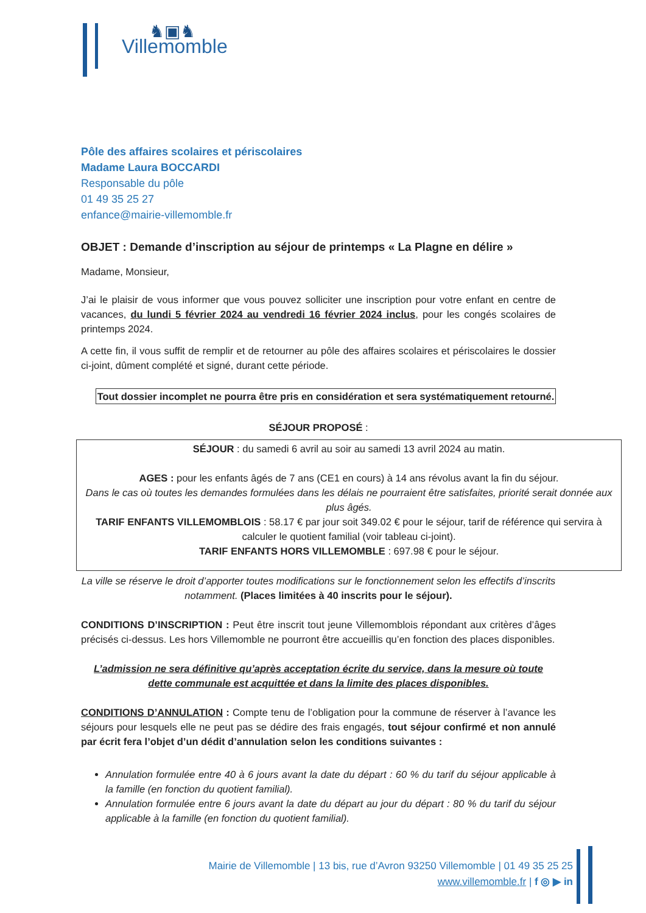♞▣♞
Villemomble
Pôle des affaires scolaires et périscolaires
Madame Laura BOCCARDI
Responsable du pôle
01 49 35 25 27
enfance@mairie-villemomble.fr
OBJET : Demande d’inscription au séjour de printemps « La Plagne en délire »
Madame, Monsieur,
J’ai le plaisir de vous informer que vous pouvez solliciter une inscription pour votre enfant en centre de vacances, du lundi 5 février 2024 au vendredi 16 février 2024 inclus, pour les congés scolaires de printemps 2024.
A cette fin, il vous suffit de remplir et de retourner au pôle des affaires scolaires et périscolaires le dossier ci-joint, dûment complété et signé, durant cette période.
Tout dossier incomplet ne pourra être pris en considération et sera systématiquement retourné.
SÉJOUR PROPOSÉ :
SÉJOUR : du samedi 6 avril au soir au samedi 13 avril 2024 au matin.
AGES : pour les enfants âgés de 7 ans (CE1 en cours) à 14 ans révolus avant la fin du séjour.
Dans le cas où toutes les demandes formulées dans les délais ne pourraient être satisfaites, priorité serait donnée aux plus âgés.
TARIF ENFANTS VILLEMOMBLOIS : 58.17 € par jour soit 349.02 € pour le séjour, tarif de référence qui servira à calculer le quotient familial (voir tableau ci-joint).
TARIF ENFANTS HORS VILLEMOMBLE : 697.98 € pour le séjour.
La ville se réserve le droit d’apporter toutes modifications sur le fonctionnement selon les effectifs d’inscrits notamment. (Places limitées à 40 inscrits pour le séjour).
CONDITIONS D’INSCRIPTION : Peut être inscrit tout jeune Villemomblois répondant aux critères d’âges précisés ci-dessus. Les hors Villemomble ne pourront être accueillis qu’en fonction des places disponibles.
L’admission ne sera définitive qu’après acceptation écrite du service, dans la mesure où toute dette communale est acquittée et dans la limite des places disponibles.
CONDITIONS D’ANNULATION : Compte tenu de l’obligation pour la commune de réserver à l’avance les séjours pour lesquels elle ne peut pas se dédire des frais engagés, tout séjour confirmé et non annulé par écrit fera l’objet d’un dédit d’annulation selon les conditions suivantes :
Annulation formulée entre 40 à 6 jours avant la date du départ : 60 % du tarif du séjour applicable à la famille (en fonction du quotient familial).
Annulation formulée entre 6 jours avant la date du départ au jour du départ : 80 % du tarif du séjour applicable à la famille (en fonction du quotient familial).
Mairie de Villemomble | 13 bis, rue d’Avron 93250 Villemomble | 01 49 35 25 25
www.villemomble.fr | f ◎ ▶ in